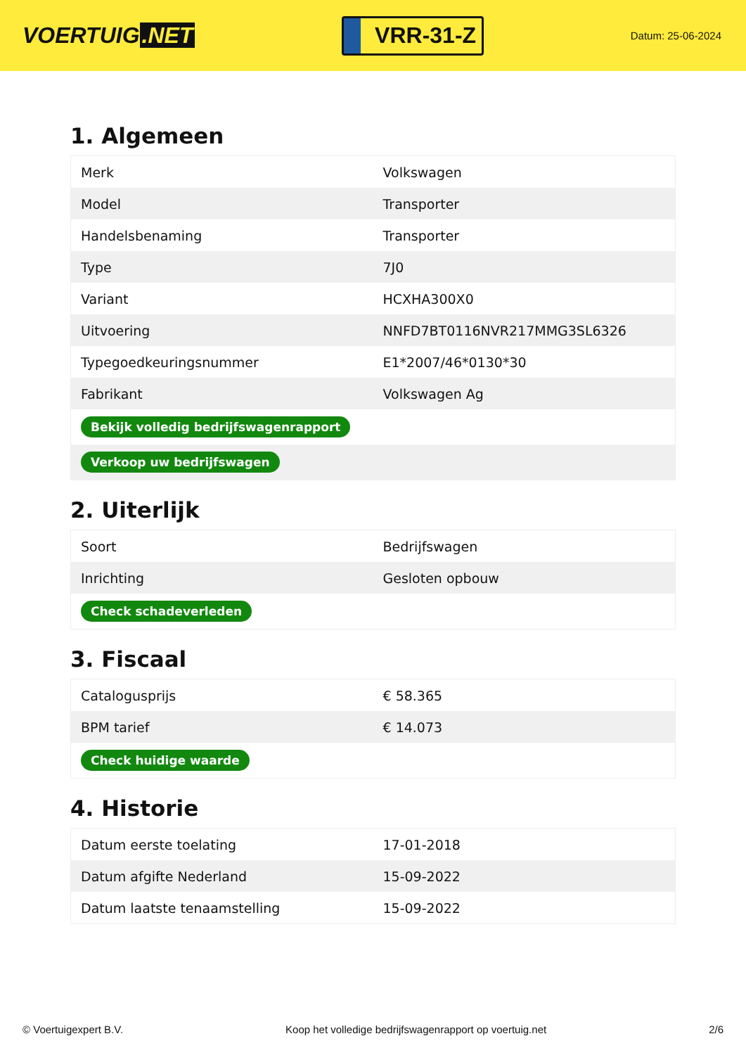VOERTUIG.NET
VRR-31-Z
Datum: 25-06-2024
1. Algemeen
| Merk | Volkswagen |
| Model | Transporter |
| Handelsbenaming | Transporter |
| Type | 7J0 |
| Variant | HCXHA300X0 |
| Uitvoering | NNFD7BT0116NVR217MMG3SL6326 |
| Typegoedkeuringsnummer | E1*2007/46*0130*30 |
| Fabrikant | Volkswagen Ag |
| Bekijk volledig bedrijfswagenrapport | |
| Verkoop uw bedrijfswagen | |
2. Uiterlijk
| Soort | Bedrijfswagen |
| Inrichting | Gesloten opbouw |
| Check schadeverleden | |
3. Fiscaal
| Catalogusprijs | € 58.365 |
| BPM tarief | € 14.073 |
| Check huidige waarde | |
4. Historie
| Datum eerste toelating | 17-01-2018 |
| Datum afgifte Nederland | 15-09-2022 |
| Datum laatste tenaamstelling | 15-09-2022 |
© Voertuigexpert B.V. Koop het volledige bedrijfswagenrapport op voertuig.net 2/6